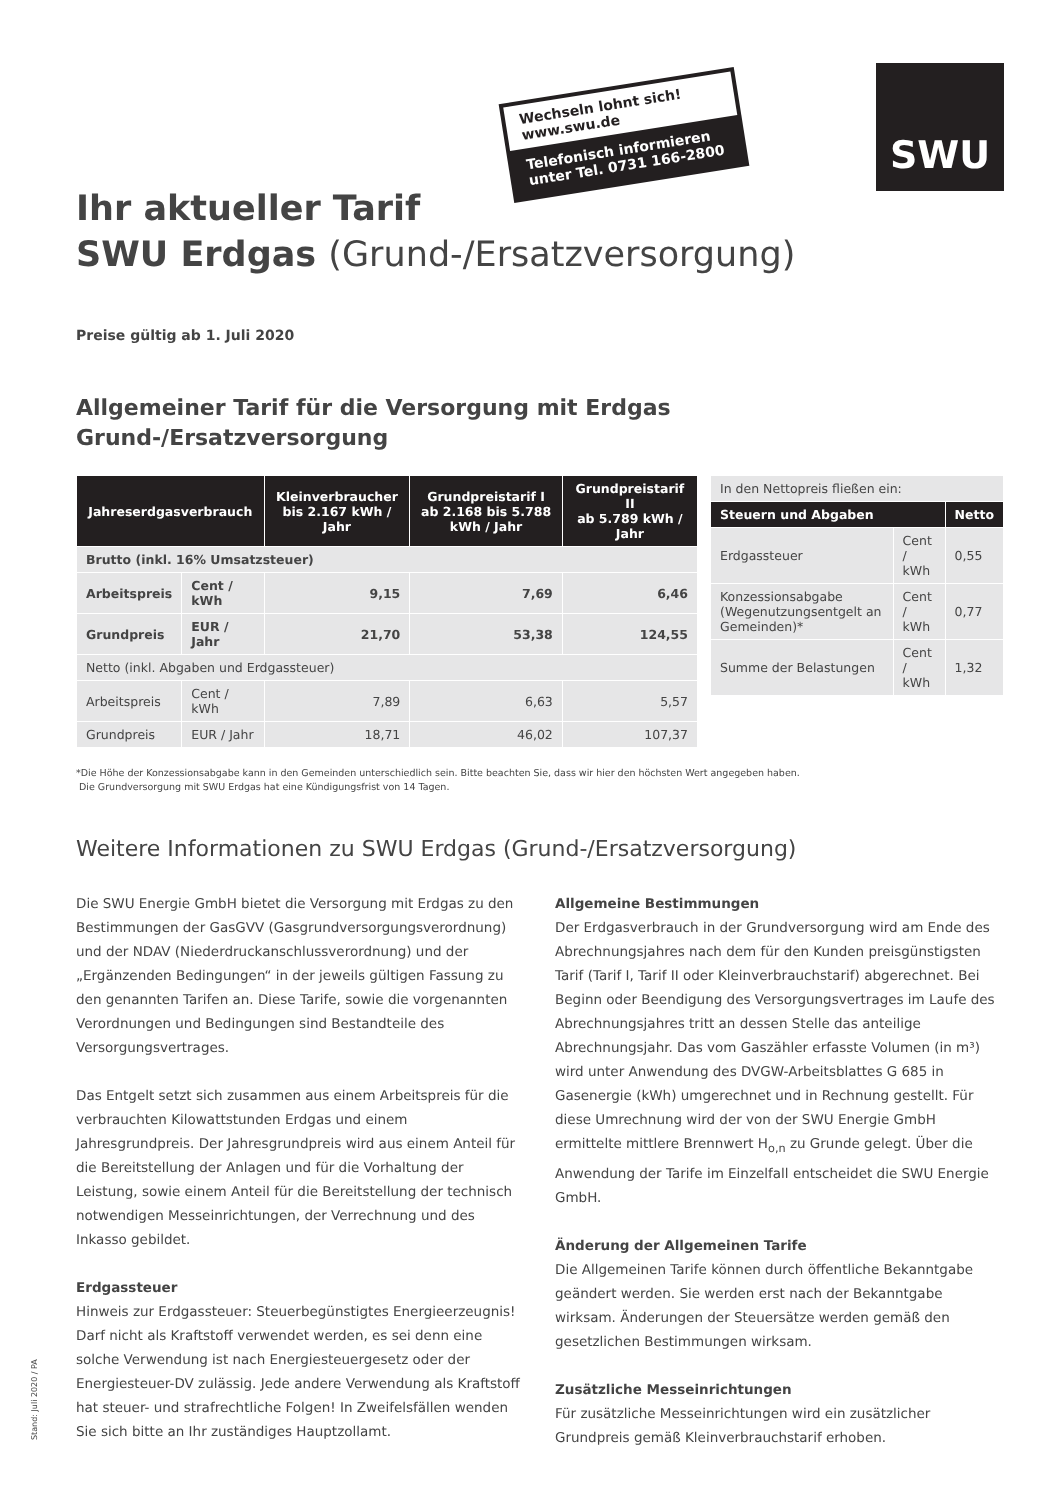SWU
Wechseln lohnt sich!
www.swu.de
Telefonisch informieren
unter Tel. 0731 166-2800
Ihr aktueller Tarif
SWU Erdgas (Grund-/Ersatzversorgung)
Preise gültig ab 1. Juli 2020
Allgemeiner Tarif für die Versorgung mit Erdgas
Grund-/Ersatzversorgung
| Jahreserdgasverbrauch | | Kleinverbraucher bis 2.167 kWh / Jahr | Grundpreistarif I ab 2.168 bis 5.788 kWh / Jahr | Grundpreistarif II ab 5.789 kWh / Jahr |
| --- | --- | --- | --- | --- |
| Brutto (inkl. 16% Umsatzsteuer) | | | | |
| Arbeitspreis | Cent / kWh | 9,15 | 7,69 | 6,46 |
| Grundpreis | EUR / Jahr | 21,70 | 53,38 | 124,55 |
| Netto (inkl. Abgaben und Erdgassteuer) | | | | |
| Arbeitspreis | Cent / kWh | 7,89 | 6,63 | 5,57 |
| Grundpreis | EUR / Jahr | 18,71 | 46,02 | 107,37 |
| In den Nettopreis fließen ein: | | |
| Steuern und Abgaben | | Netto |
| Erdgassteuer | Cent / kWh | 0,55 |
| Konzessionsabgabe (Wegenutzungsentgelt an Gemeinden)* | Cent / kWh | 0,77 |
| Summe der Belastungen | Cent / kWh | 1,32 |
*Die Höhe der Konzessionsabgabe kann in den Gemeinden unterschiedlich sein. Bitte beachten Sie, dass wir hier den höchsten Wert angegeben haben.
Die Grundversorgung mit SWU Erdgas hat eine Kündigungsfrist von 14 Tagen.
Weitere Informationen zu SWU Erdgas (Grund-/Ersatzversorgung)
Die SWU Energie GmbH bietet die Versorgung mit Erdgas zu den Bestimmungen der GasGVV (Gasgrundversorgungsverordnung) und der NDAV (Niederdruckanschlussverordnung) und der „Ergänzenden Bedingungen“ in der jeweils gültigen Fassung zu den genannten Tarifen an. Diese Tarife, sowie die vorgenannten Verordnungen und Bedingungen sind Bestandteile des Versorgungsvertrages.
Das Entgelt setzt sich zusammen aus einem Arbeitspreis für die verbrauchten Kilowattstunden Erdgas und einem Jahresgrundpreis. Der Jahresgrundpreis wird aus einem Anteil für die Bereitstellung der Anlagen und für die Vorhaltung der Leistung, sowie einem Anteil für die Bereitstellung der technisch notwendigen Messeinrichtungen, der Verrechnung und des Inkasso gebildet.
Erdgassteuer
Hinweis zur Erdgassteuer: Steuerbegünstigtes Energieerzeugnis! Darf nicht als Kraftstoff verwendet werden, es sei denn eine solche Verwendung ist nach Energiesteuergesetz oder der Energiesteuer-DV zulässig. Jede andere Verwendung als Kraftstoff hat steuer- und strafrechtliche Folgen! In Zweifelsfällen wenden Sie sich bitte an Ihr zuständiges Hauptzollamt.
Allgemeine Bestimmungen
Der Erdgasverbrauch in der Grundversorgung wird am Ende des Abrechnungsjahres nach dem für den Kunden preisgünstigsten Tarif (Tarif I, Tarif II oder Kleinverbrauchstarif) abgerechnet. Bei Beginn oder Beendigung des Versorgungsvertrages im Laufe des Abrechnungsjahres tritt an dessen Stelle das anteilige Abrechnungsjahr. Das vom Gaszähler erfasste Volumen (in m³) wird unter Anwendung des DVGW-Arbeitsblattes G 685 in Gasenergie (kWh) umgerechnet und in Rechnung gestellt. Für diese Umrechnung wird der von der SWU Energie GmbH ermittelte mittlere Brennwert H<sub>o,n</sub> zu Grunde gelegt. Über die Anwendung der Tarife im Einzelfall entscheidet die SWU Energie GmbH.
Änderung der Allgemeinen Tarife
Die Allgemeinen Tarife können durch öffentliche Bekanntgabe geändert werden. Sie werden erst nach der Bekanntgabe wirksam. Änderungen der Steuersätze werden gemäß den gesetzlichen Bestimmungen wirksam.
Zusätzliche Messeinrichtungen
Für zusätzliche Messeinrichtungen wird ein zusätzlicher Grundpreis gemäß Kleinverbrauchstarif erhoben.
Stand: Juli 2020 / PA